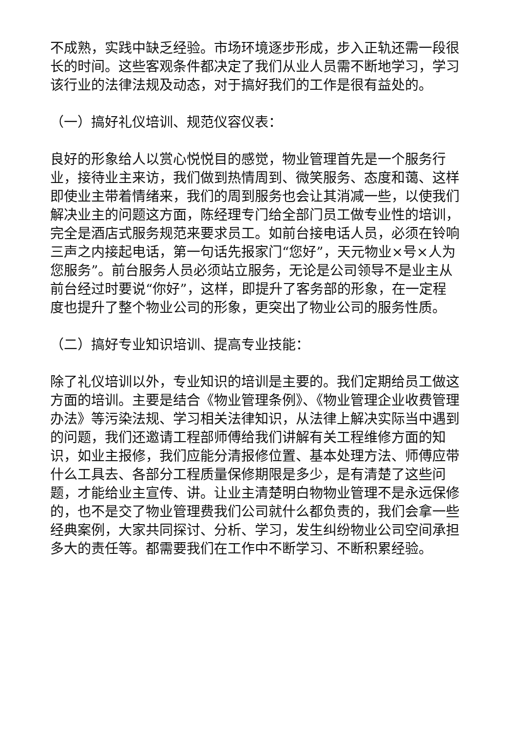不成熟，实践中缺乏经验。市场环境逐步形成，步入正轨还需一段很长的时间。这些客观条件都决定了我们从业人员需不断地学习，学习该行业的法律法规及动态，对于搞好我们的工作是很有益处的。
（一）搞好礼仪培训、规范仪容仪表：
良好的形象给人以赏心悦悦目的感觉，物业管理首先是一个服务行业，接待业主来访，我们做到热情周到、微笑服务、态度和蔼、这样即使业主带着情绪来，我们的周到服务也会让其消减一些，以使我们解决业主的问题这方面，陈经理专门给全部门员工做专业性的培训，完全是酒店式服务规范来要求员工。如前台接电话人员，必须在铃响三声之内接起电话，第一句话先报家门“您好”，天元物业×号×人为您服务”。前台服务人员必须站立服务，无论是公司领导不是业主从前台经过时要说“你好”，这样，即提升了客务部的形象，在一定程度也提升了整个物业公司的形象，更突出了物业公司的服务性质。
（二）搞好专业知识培训、提高专业技能：
除了礼仪培训以外，专业知识的培训是主要的。我们定期给员工做这方面的培训。主要是结合《物业管理条例》、《物业管理企业收费管理办法》等污染法规、学习相关法律知识，从法律上解决实际当中遇到的问题，我们还邀请工程部师傅给我们讲解有关工程维修方面的知识，如业主报修，我们应能分清报修位置、基本处理方法、师傅应带什么工具去、各部分工程质量保修期限是多少，是有清楚了这些问题，才能给业主宣传、讲。让业主清楚明白物物业管理不是永远保修的，也不是交了物业管理费我们公司就什么都负责的，我们会拿一些经典案例，大家共同探讨、分析、学习，发生纠纷物业公司空间承担多大的责任等。都需要我们在工作中不断学习、不断积累经验。